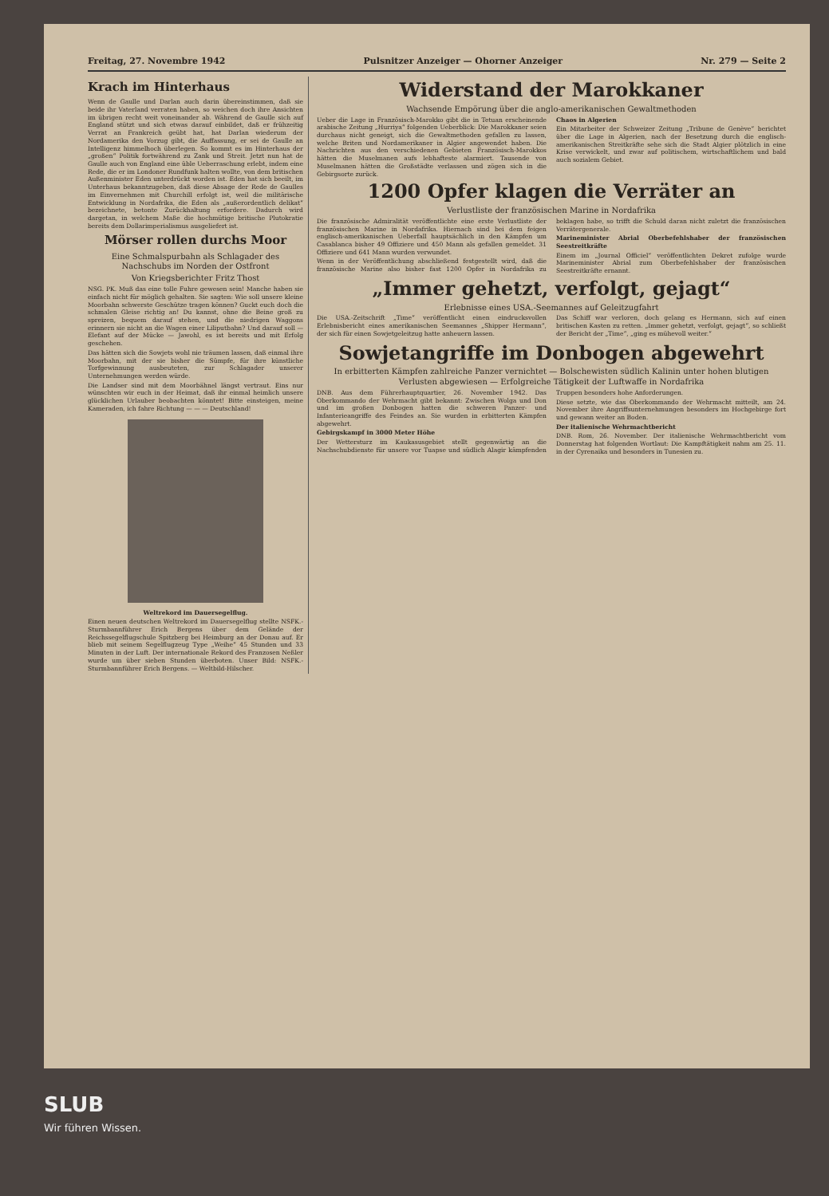Freitag, 27. Novembre 1942 Pulsnitzer Anzeiger — Ohorner Anzeiger Nr. 279 — Seite 2
Krach im Hinterhaus
Wenn de Gaulle und Darlan auch darin übereinstimmen, daß sie beide ihr Vaterland verraten haben, so weichen doch ihre Ansichten im übrigen recht weit voneinander ab. Während de Gaulle sich auf England stützt und sich etwas darauf einbildet, daß er frühzeitig Verrat an Frankreich geübt hat, hat Darlan wiederum der Nordamerika den Vorzug gibt, die Auffassung, er sei de Gaulle an Intelligenz himmelhoch überlegen. So kommt es im Hinterhaus der „großen“ Politik fortwährend zu Zank und Streit. Jetzt nun hat de Gaulle auch von England eine üble Ueberraschung erlebt, indem eine Rede, die er im Londoner Rundfunk halten wollte, von dem britischen Außenminister Eden unterdrückt worden ist. Eden hat sich beeilt, im Unterhaus bekanntzugeben, daß diese Absage der Rede de Gaulles im Einvernehmen mit Churchill erfolgt ist, weil die militärische Entwicklung in Nordafrika, die Eden als „außerordentlich delikat“ bezeichnete, betonte Zurückhaltung erfordere. Dadurch wird dargetan, in welchem Maße die hochmütige britische Plutokratie bereits dem Dollarimperialismus ausgeliefert ist.
Mörser rollen durchs Moor
Eine Schmalspurbahn als Schlagader des Nachschubs im Norden der Ostfront
Von Kriegsberichter Fritz Thost
NSG. PK. Muß das eine tolle Fuhre gewesen sein! Manche haben sie einfach nicht für möglich gehalten. Sie sagten: Wie soll unsere kleine Moorbahn schwerste Geschütze tragen können? Guckt euch doch die schmalen Gleise richtig an! Du kannst, ohne die Beine groß zu spreizen, bequem darauf stehen, und die niedrigen Waggons erinnern sie nicht an die Wagen einer Liliputbahn? Und darauf soll — Elefant auf der Mücke — Jawohl, es ist bereits und mit Erfolg geschehen.
Das hätten sich die Sowjets wohl nie träumen lassen, daß einmal ihre Moorbahn, mit der sie bisher die Sümpfe, für ihre künstliche Torfgewinnung ausbeuteten, zur Schlagader unserer Unternehmungen werden würde.
Die Landser sind mit dem Moorbähnel längst vertraut. Eins nur wünschten wir euch in der Heimat, daß ihr einmal heimlich unsere glücklichen Urlauber beobachten könntet! Bitte einsteigen, meine Kameraden, ich fahre Richtung — — — Deutschland!
Weltrekord im Dauersegelflug.
Einen neuen deutschen Weltrekord im Dauersegelflug stellte NSFK.-Sturmbannführer Erich Bergens über dem Gelände der Reichssegelflugschule Spitzberg bei Heimburg an der Donau auf. Er blieb mit seinem Segelflugzeug Type „Weihe“ 45 Stunden und 33 Minuten in der Luft. Der internationale Rekord des Franzosen Neßler wurde um über sieben Stunden überboten. Unser Bild: NSFK.-Sturmbannführer Erich Bergens. — Weltbild-Hilscher.
Widerstand der Marokkaner
Wachsende Empörung über die anglo-amerikanischen Gewaltmethoden
Ueber die Lage in Französisch-Marokko gibt die in Tetuan erscheinende arabische Zeitung „Hurriya“ folgenden Ueberblick: Die Marokkaner seien durchaus nicht geneigt, sich die Gewaltmethoden gefallen zu lassen, welche Briten und Nordamerikaner in Algier angewendet haben. Die Nachrichten aus den verschiedenen Gebieten Französisch-Marokkos hätten die Muselmanen aufs lebhafteste alarmiert. Tausende von Muselmanen hätten die Großstädte verlassen und zögen sich in die Gebirgsorte zurück.
Chaos in Algerien
Ein Mitarbeiter der Schweizer Zeitung „Tribune de Genève“ berichtet über die Lage in Algerien, nach der Besetzung durch die englisch-amerikanischen Streitkräfte sehe sich die Stadt Algier plötzlich in eine Krise verwickelt, und zwar auf politischem, wirtschaftlichem und bald auch sozialem Gebiet.
1200 Opfer klagen die Verräter an
Verlustliste der französischen Marine in Nordafrika
Die französische Admiralität veröffentlichte eine erste Verlustliste der französischen Marine in Nordafrika. Hiernach sind bei dem feigen englisch-amerikanischen Ueberfall hauptsächlich in den Kämpfen um Casablanca bisher 49 Offiziere und 450 Mann als gefallen gemeldet. 31 Offiziere und 641 Mann wurden verwundet.
Wenn in der Veröffentlichung abschließend festgestellt wird, daß die französische Marine also bisher fast 1200 Opfer in Nordafrika zu beklagen habe, so trifft die Schuld daran nicht zuletzt die französischen Verrätergenerale.
Marineminister Abrial Oberbefehlshaber der französischen Seestreitkräfte
Einem im „Journal Officiel“ veröffentlichten Dekret zufolge wurde Marineminister Abrial zum Oberbefehlshaber der französischen Seestreitkräfte ernannt.
„Immer gehetzt, verfolgt, gejagt“
Erlebnisse eines USA.-Seemannes auf Geleitzugfahrt
Die USA.-Zeitschrift „Time“ veröffentlicht einen eindrucksvollen Erlebnisbericht eines amerikanischen Seemannes „Shipper Hermann“, der sich für einen Sowjetgeleitzug hatte anheuern lassen.
Das Schiff war verloren, doch gelang es Hermann, sich auf einen britischen Kasten zu retten. „Immer gehetzt, verfolgt, gejagt“, so schließt der Bericht der „Time“, „ging es mühevoll weiter.“
Sowjetangriffe im Donbogen abgewehrt
In erbitterten Kämpfen zahlreiche Panzer vernichtet — Bolschewisten südlich Kalinin unter hohen blutigen Verlusten abgewiesen — Erfolgreiche Tätigkeit der Luftwaffe in Nordafrika
DNB. Aus dem Führerhauptquartier, 26. November 1942. Das Oberkommando der Wehrmacht gibt bekannt: Zwischen Wolga und Don und im großen Donbogen hatten die schweren Panzer- und Infanterieangriffe des Feindes an. Sie wurden in erbitterten Kämpfen abgewehrt.
Gebirgskampf in 3000 Meter Höhe
Der Wettersturz im Kaukasusgebiet stellt gegenwärtig an die Nachschubdienste für unsere vor Tuapse und südlich Alagir kämpfenden Truppen besonders hohe Anforderungen.
Diese setzte, wie das Oberkommando der Wehrmacht mitteilt, am 24. November ihre Angriffsunternehmungen besonders im Hochgebirge fort und gewann weiter an Boden.
Der italienische Wehrmachtbericht
DNB. Rom, 26. November. Der italienische Wehrmachtbericht vom Donnerstag hat folgenden Wortlaut: Die Kampftätigkeit nahm am 25. 11. in der Cyrenaika und besonders in Tunesien zu.
SLUB
Wir führen Wissen.